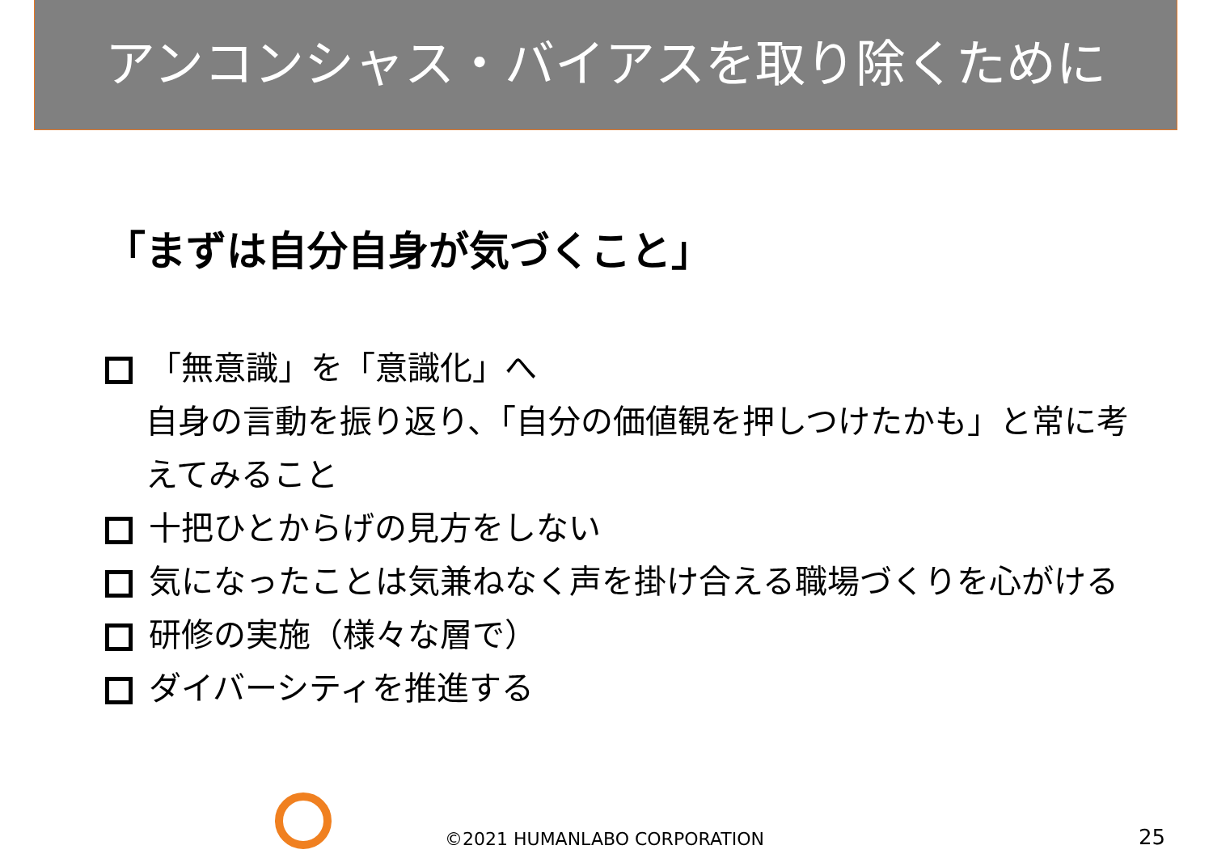アンコンシャス・バイアスを取り除くために
「まずは自分自身が気づくこと」
「無意識」を「意識化」へ
自身の言動を振り返り、「自分の価値観を押しつけたかも」と常に考えてみること
十把ひとからげの見方をしない
気になったことは気兼ねなく声を掛け合える職場づくりを心がける
研修の実施（様々な層で）
ダイバーシティを推進する
©2021 HUMANLABO CORPORATION 25